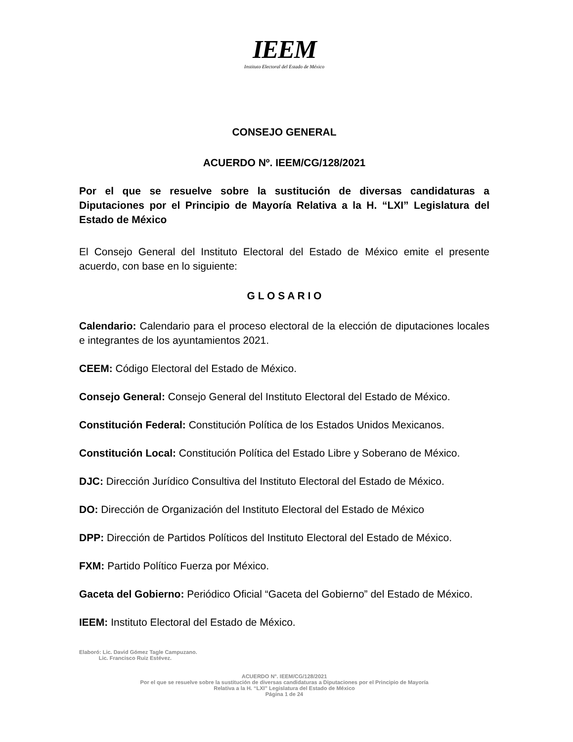IEEM
Instituto Electoral del Estado de México
CONSEJO GENERAL
ACUERDO Nº. IEEM/CG/128/2021
Por el que se resuelve sobre la sustitución de diversas candidaturas a Diputaciones por el Principio de Mayoría Relativa a la H. “LXI” Legislatura del Estado de México
El Consejo General del Instituto Electoral del Estado de México emite el presente acuerdo, con base en lo siguiente:
G L O S A R I O
Calendario: Calendario para el proceso electoral de la elección de diputaciones locales e integrantes de los ayuntamientos 2021.
CEEM: Código Electoral del Estado de México.
Consejo General: Consejo General del Instituto Electoral del Estado de México.
Constitución Federal: Constitución Política de los Estados Unidos Mexicanos.
Constitución Local: Constitución Política del Estado Libre y Soberano de México.
DJC: Dirección Jurídico Consultiva del Instituto Electoral del Estado de México.
DO: Dirección de Organización del Instituto Electoral del Estado de México
DPP: Dirección de Partidos Políticos del Instituto Electoral del Estado de México.
FXM: Partido Político Fuerza por México.
Gaceta del Gobierno: Periódico Oficial “Gaceta del Gobierno” del Estado de México.
IEEM: Instituto Electoral del Estado de México.
Elaboró: Lic. David Gómez Tagle Campuzano.
Lic. Francisco Ruiz Estévez.
ACUERDO N°. IEEM/CG/128/2021
Por el que se resuelve sobre la sustitución de diversas candidaturas a Diputaciones por el Principio de Mayoría
Relativa a la H. “LXI” Legislatura del Estado de México
Página 1 de 24